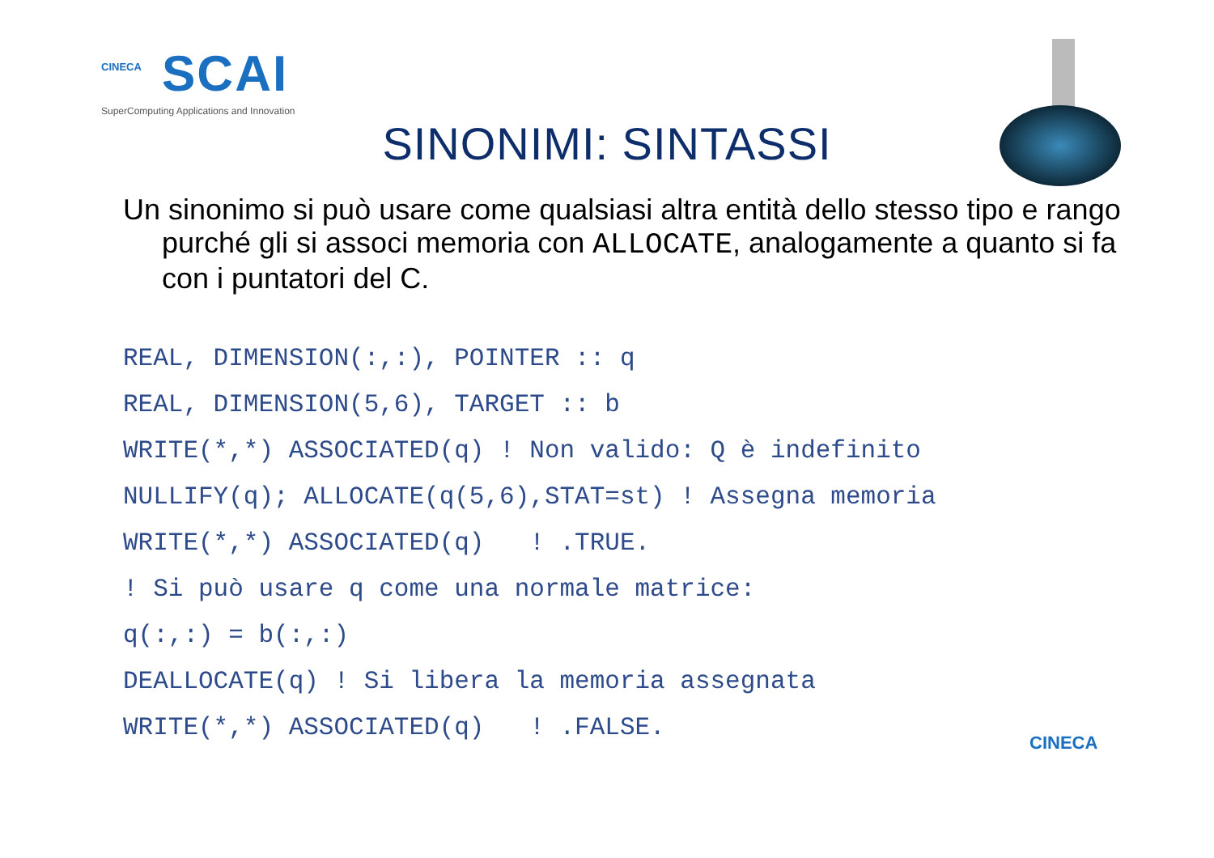CINECA
SCAI
SuperComputing Applications and Innovation
SINONIMI: SINTASSI
Un sinonimo si può usare come qualsiasi altra entità dello stesso tipo e rango purché gli si associ memoria con ALLOCATE, analogamente a quanto si fa con i puntatori del C.
REAL, DIMENSION(:,:), POINTER :: q
REAL, DIMENSION(5,6), TARGET :: b
WRITE(*,*) ASSOCIATED(q) ! Non valido: Q è indefinito
NULLIFY(q); ALLOCATE(q(5,6),STAT=st) ! Assegna memoria
WRITE(*,*) ASSOCIATED(q)   ! .TRUE.
! Si può usare q come una normale matrice:
q(:,:) = b(:,:)
DEALLOCATE(q) ! Si libera la memoria assegnata
WRITE(*,*) ASSOCIATED(q)   ! .FALSE.
CINECA